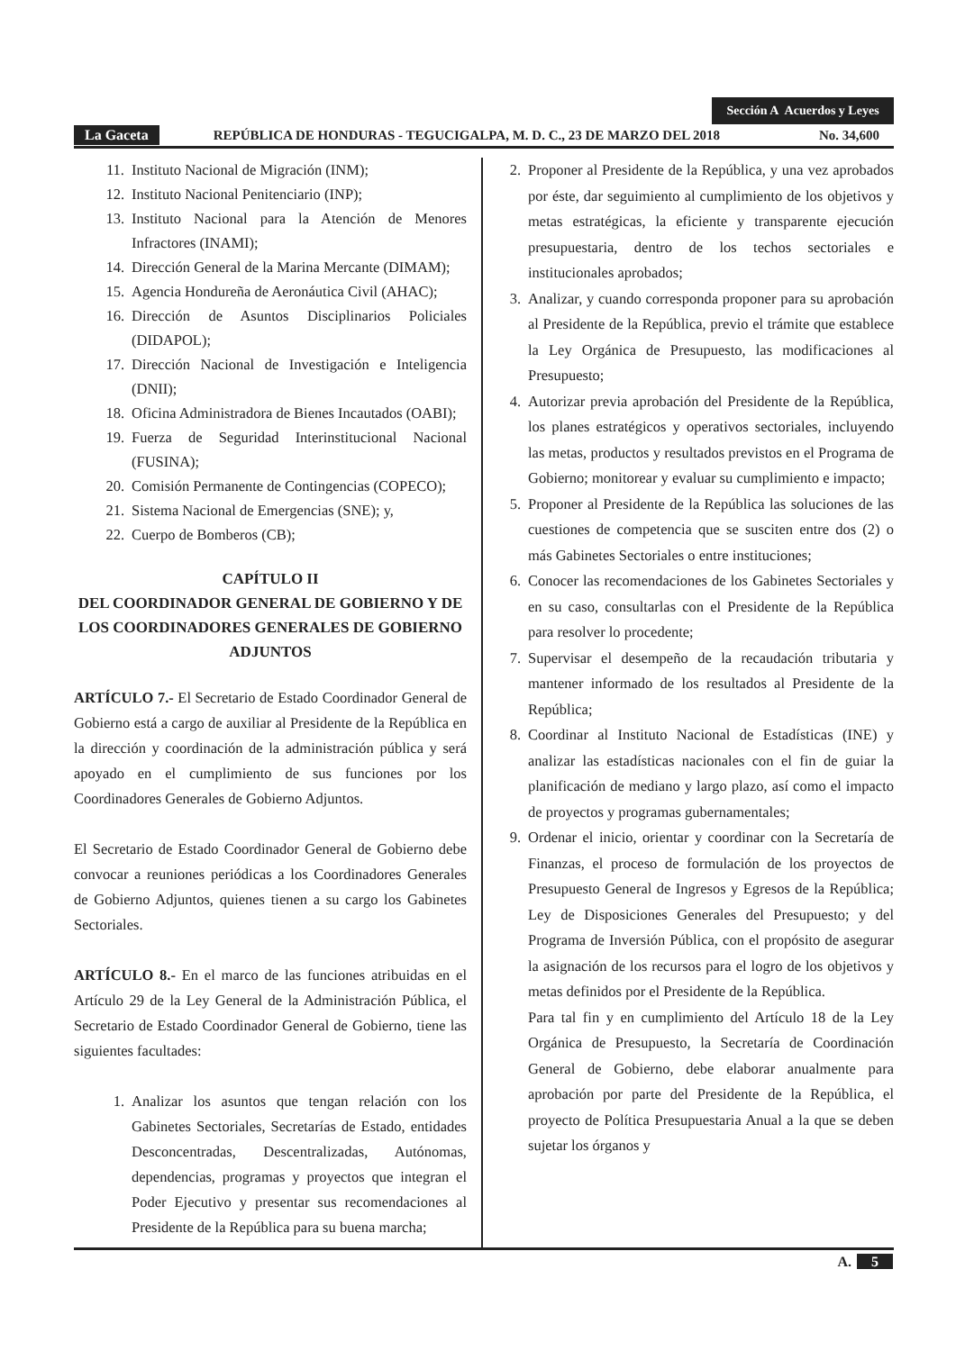Sección A Acuerdos y Leyes
La Gaceta REPÚBLICA DE HONDURAS - TEGUCIGALPA, M. D. C., 23 DE MARZO DEL 2018 No. 34,600
11. Instituto Nacional de Migración (INM);
12. Instituto Nacional Penitenciario (INP);
13. Instituto Nacional para la Atención de Menores Infractores (INAMI);
14. Dirección General de la Marina Mercante (DIMAM);
15. Agencia Hondureña de Aeronáutica Civil (AHAC);
16. Dirección de Asuntos Disciplinarios Policiales (DIDAPOL);
17. Dirección Nacional de Investigación e Inteligencia (DNII);
18. Oficina Administradora de Bienes Incautados (OABI);
19. Fuerza de Seguridad Interinstitucional Nacional (FUSINA);
20. Comisión Permanente de Contingencias (COPECO);
21. Sistema Nacional de Emergencias (SNE); y,
22. Cuerpo de Bomberos (CB);
CAPÍTULO II
DEL COORDINADOR GENERAL DE GOBIERNO Y DE LOS COORDINADORES GENERALES DE GOBIERNO ADJUNTOS
ARTÍCULO 7.- El Secretario de Estado Coordinador General de Gobierno está a cargo de auxiliar al Presidente de la República en la dirección y coordinación de la administración pública y será apoyado en el cumplimiento de sus funciones por los Coordinadores Generales de Gobierno Adjuntos.
El Secretario de Estado Coordinador General de Gobierno debe convocar a reuniones periódicas a los Coordinadores Generales de Gobierno Adjuntos, quienes tienen a su cargo los Gabinetes Sectoriales.
ARTÍCULO 8.- En el marco de las funciones atribuidas en el Artículo 29 de la Ley General de la Administración Pública, el Secretario de Estado Coordinador General de Gobierno, tiene las siguientes facultades:
1. Analizar los asuntos que tengan relación con los Gabinetes Sectoriales, Secretarías de Estado, entidades Desconcentradas, Descentralizadas, Autónomas, dependencias, programas y proyectos que integran el Poder Ejecutivo y presentar sus recomendaciones al Presidente de la República para su buena marcha;
2. Proponer al Presidente de la República, y una vez aprobados por éste, dar seguimiento al cumplimiento de los objetivos y metas estratégicas, la eficiente y transparente ejecución presupuestaria, dentro de los techos sectoriales e institucionales aprobados;
3. Analizar, y cuando corresponda proponer para su aprobación al Presidente de la República, previo el trámite que establece la Ley Orgánica de Presupuesto, las modificaciones al Presupuesto;
4. Autorizar previa aprobación del Presidente de la República, los planes estratégicos y operativos sectoriales, incluyendo las metas, productos y resultados previstos en el Programa de Gobierno; monitorear y evaluar su cumplimiento e impacto;
5. Proponer al Presidente de la República las soluciones de las cuestiones de competencia que se susciten entre dos (2) o más Gabinetes Sectoriales o entre instituciones;
6. Conocer las recomendaciones de los Gabinetes Sectoriales y en su caso, consultarlas con el Presidente de la República para resolver lo procedente;
7. Supervisar el desempeño de la recaudación tributaria y mantener informado de los resultados al Presidente de la República;
8. Coordinar al Instituto Nacional de Estadísticas (INE) y analizar las estadísticas nacionales con el fin de guiar la planificación de mediano y largo plazo, así como el impacto de proyectos y programas gubernamentales;
9. Ordenar el inicio, orientar y coordinar con la Secretaría de Finanzas, el proceso de formulación de los proyectos de Presupuesto General de Ingresos y Egresos de la República; Ley de Disposiciones Generales del Presupuesto; y del Programa de Inversión Pública, con el propósito de asegurar la asignación de los recursos para el logro de los objetivos y metas definidos por el Presidente de la República.
Para tal fin y en cumplimiento del Artículo 18 de la Ley Orgánica de Presupuesto, la Secretaría de Coordinación General de Gobierno, debe elaborar anualmente para aprobación por parte del Presidente de la República, el proyecto de Política Presupuestaria Anual a la que se deben sujetar los órganos y
A. 5